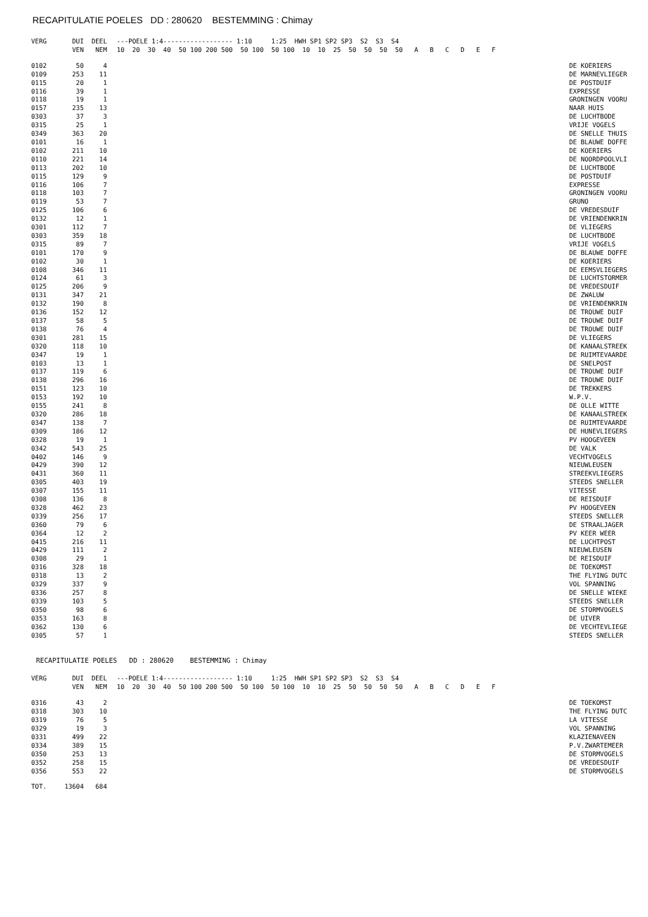RECAPITULATIE POELES DD : 280620 BESTEMMING : Chimay
| VERG | DUI | DEEL | ---POELE 1:4------------------ 1:10 1:25 HWH SP1 SP2 SP3 S2 S3 S4 | |
| --- | --- | --- | --- | --- |
| | VEN | NEM | 10 20 30 40 50 100 200 500 50 100 50 100 10 10 25 50 50 50 50 A B C D E F | |
| 0102 | 50 | 4 | | DE KOERIERS |
| 0109 | 253 | 11 | | DE MARNEVLIEGER |
| 0115 | 20 | 1 | | DE POSTDUIF |
| 0116 | 39 | 1 | | EXPRESSE |
| 0118 | 19 | 1 | | GRONINGEN VOORU |
| 0157 | 235 | 13 | | NAAR HUIS |
| 0303 | 37 | 3 | | DE LUCHTBODE |
| 0315 | 25 | 1 | | VRIJE VOGELS |
| 0349 | 363 | 20 | | DE SNELLE THUIS |
| 0101 | 16 | 1 | | DE BLAUWE DOFFE |
| 0102 | 211 | 10 | | DE KOERIERS |
| 0110 | 221 | 14 | | DE NOORDPOOLVLI |
| 0113 | 202 | 10 | | DE LUCHTBODE |
| 0115 | 129 | 9 | | DE POSTDUIF |
| 0116 | 106 | 7 | | EXPRESSE |
| 0118 | 103 | 7 | | GRONINGEN VOORU |
| 0119 | 53 | 7 | | GRUNO |
| 0125 | 106 | 6 | | DE VREDESDUIF |
| 0132 | 12 | 1 | | DE VRIENDENKRIN |
| 0301 | 112 | 7 | | DE VLIEGERS |
| 0303 | 359 | 18 | | DE LUCHTBODE |
| 0315 | 89 | 7 | | VRIJE VOGELS |
| 0101 | 170 | 9 | | DE BLAUWE DOFFE |
| 0102 | 30 | 1 | | DE KOERIERS |
| 0108 | 346 | 11 | | DE EEMSVLIEGERS |
| 0124 | 61 | 3 | | DE LUCHTSTORMER |
| 0125 | 206 | 9 | | DE VREDESDUIF |
| 0131 | 347 | 21 | | DE ZWALUW |
| 0132 | 190 | 8 | | DE VRIENDENKRIN |
| 0136 | 152 | 12 | | DE TROUWE DUIF |
| 0137 | 58 | 5 | | DE TROUWE DUIF |
| 0138 | 76 | 4 | | DE TROUWE DUIF |
| 0301 | 281 | 15 | | DE VLIEGERS |
| 0320 | 118 | 10 | | DE KANAALSTREEK |
| 0347 | 19 | 1 | | DE RUIMTEVAARDE |
| 0103 | 13 | 1 | | DE SNELPOST |
| 0137 | 119 | 6 | | DE TROUWE DUIF |
| 0138 | 296 | 16 | | DE TROUWE DUIF |
| 0151 | 123 | 10 | | DE TREKKERS |
| 0153 | 192 | 10 | | W.P.V. |
| 0155 | 241 | 8 | | DE OLLE WITTE |
| 0320 | 286 | 18 | | DE KANAALSTREEK |
| 0347 | 138 | 7 | | DE RUIMTEVAARDE |
| 0309 | 186 | 12 | | DE HUNEVLIEGERS |
| 0328 | 19 | 1 | | PV HOOGEVEEN |
| 0342 | 543 | 25 | | DE VALK |
| 0402 | 146 | 9 | | VECHTVOGELS |
| 0429 | 390 | 12 | | NIEUWLEUSEN |
| 0431 | 360 | 11 | | STREEKVLIEGERS |
| 0305 | 403 | 19 | | STEEDS SNELLER |
| 0307 | 155 | 11 | | VITESSE |
| 0308 | 136 | 8 | | DE REISDUIF |
| 0328 | 462 | 23 | | PV HOOGEVEEN |
| 0339 | 256 | 17 | | STEEDS SNELLER |
| 0360 | 79 | 6 | | DE STRAALJAGER |
| 0364 | 12 | 2 | | PV KEER WEER |
| 0415 | 216 | 11 | | DE LUCHTPOST |
| 0429 | 111 | 2 | | NIEUWLEUSEN |
| 0308 | 29 | 1 | | DE REISDUIF |
| 0316 | 328 | 18 | | DE TOEKOMST |
| 0318 | 13 | 2 | | THE FLYING DUTC |
| 0329 | 337 | 9 | | VOL SPANNING |
| 0336 | 257 | 8 | | DE SNELLE WIEKE |
| 0339 | 103 | 5 | | STEEDS SNELLER |
| 0350 | 98 | 6 | | DE STORMVOGELS |
| 0353 | 163 | 8 | | DE UIVER |
| 0362 | 130 | 6 | | DE VECHTEVLIEGE |
| 0305 | 57 | 1 | | STEEDS SNELLER |
RECAPITULATIE POELES DD : 280620 BESTEMMING : Chimay
| VERG | DUI | DEEL | ---POELE 1:4------------------ 1:10 1:25 HWH SP1 SP2 SP3 S2 S3 S4 | |
| --- | --- | --- | --- | --- |
| | VEN | NEM | 10 20 30 40 50 100 200 500 50 100 50 100 10 10 25 50 50 50 50 A B C D E F | |
| 0316 | 43 | 2 | | DE TOEKOMST |
| 0318 | 303 | 10 | | THE FLYING DUTC |
| 0319 | 76 | 5 | | LA VITESSE |
| 0329 | 19 | 3 | | VOL SPANNING |
| 0331 | 499 | 22 | | KLAZIENAVEEN |
| 0334 | 389 | 15 | | P.V.ZWARTEMEER |
| 0350 | 253 | 13 | | DE STORMVOGELS |
| 0352 | 258 | 15 | | DE VREDESDUIF |
| 0356 | 553 | 22 | | DE STORMVOGELS |
| TOT. | 13604 | 684 | | |